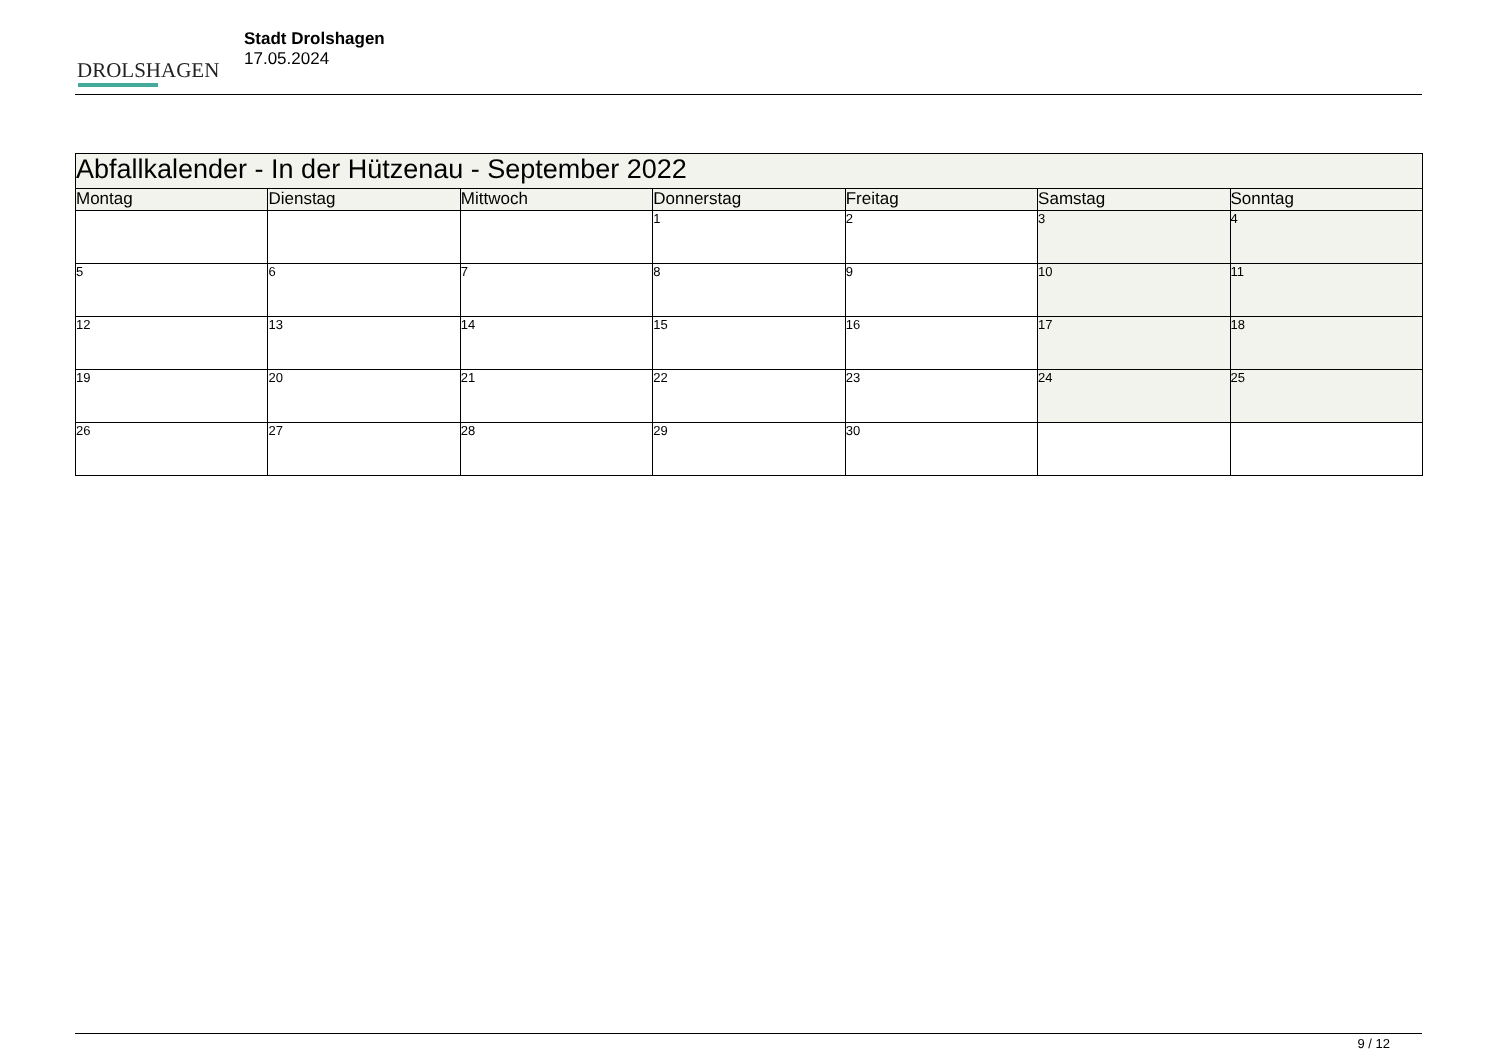DROLSHAGEN
Stadt Drolshagen
17.05.2024
| Abfallkalender - In der Hützenau - September 2022 | | | | | | |
| --- | --- | --- | --- | --- | --- | --- |
| Montag | Dienstag | Mittwoch | Donnerstag | Freitag | Samstag | Sonntag |
| | | | 1 | 2 | 3 | 4 |
| 5 | 6 | 7 | 8 | 9 | 10 | 11 |
| 12 | 13 | 14 | 15 | 16 | 17 | 18 |
| 19 | 20 | 21 | 22 | 23 | 24 | 25 |
| 26 | 27 | 28 | 29 | 30 | | |
9 / 12